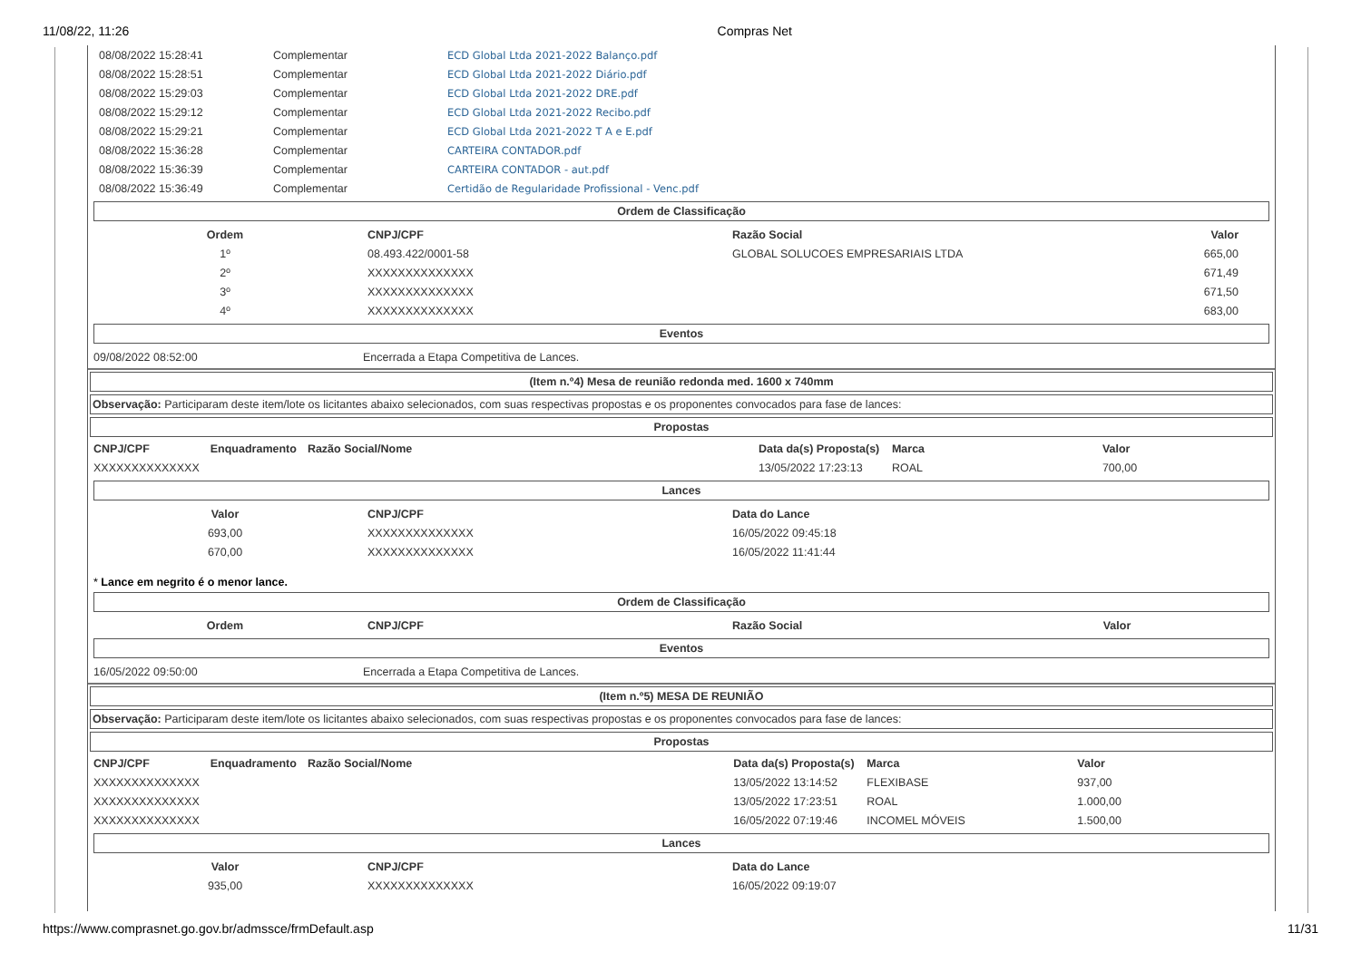11/08/22, 11:26 Compras Net
| 08/08/2022 15:28:41 | Complementar | ECD Global Ltda 2021-2022 Balanço.pdf |
| 08/08/2022 15:28:51 | Complementar | ECD Global Ltda 2021-2022 Diário.pdf |
| 08/08/2022 15:29:03 | Complementar | ECD Global Ltda 2021-2022 DRE.pdf |
| 08/08/2022 15:29:12 | Complementar | ECD Global Ltda 2021-2022 Recibo.pdf |
| 08/08/2022 15:29:21 | Complementar | ECD Global Ltda 2021-2022 T A e E.pdf |
| 08/08/2022 15:36:28 | Complementar | CARTEIRA CONTADOR.pdf |
| 08/08/2022 15:36:39 | Complementar | CARTEIRA CONTADOR - aut.pdf |
| 08/08/2022 15:36:49 | Complementar | Certidão de Regularidade Profissional - Venc.pdf |
Ordem de Classificação
| Ordem | CNPJ/CPF | Razão Social | Valor |
| --- | --- | --- | --- |
| 1º | 08.493.422/0001-58 | GLOBAL SOLUCOES EMPRESARIAIS LTDA | 665,00 |
| 2º | XXXXXXXXXXXXXX | | 671,49 |
| 3º | XXXXXXXXXXXXXX | | 671,50 |
| 4º | XXXXXXXXXXXXXX | | 683,00 |
Eventos
| 09/08/2022 08:52:00 | Encerrada a Etapa Competitiva de Lances. |
(Item n.º4) Mesa de reunião redonda med. 1600 x 740mm
Observação: Participaram deste item/lote os licitantes abaixo selecionados, com suas respectivas propostas e os proponentes convocados para fase de lances:
Propostas
| CNPJ/CPF | Enquadramento | Razão Social/Nome | Data da(s) Proposta(s) | Marca | Valor |
| --- | --- | --- | --- | --- | --- |
| XXXXXXXXXXXXXX | | | 13/05/2022 17:23:13 | ROAL | 700,00 |
Lances
| Valor | CNPJ/CPF | Data do Lance |
| --- | --- | --- |
| 693,00 | XXXXXXXXXXXXXX | 16/05/2022 09:45:18 |
| 670,00 | XXXXXXXXXXXXXX | 16/05/2022 11:41:44 |
* Lance em negrito é o menor lance.
Ordem de Classificação
| Ordem | CNPJ/CPF | Razão Social | Valor |
| --- | --- | --- | --- |
Eventos
| 16/05/2022 09:50:00 | Encerrada a Etapa Competitiva de Lances. |
(Item n.º5) MESA DE REUNIÃO
Observação: Participaram deste item/lote os licitantes abaixo selecionados, com suas respectivas propostas e os proponentes convocados para fase de lances:
Propostas
| CNPJ/CPF | Enquadramento | Razão Social/Nome | Data da(s) Proposta(s) | Marca | Valor |
| --- | --- | --- | --- | --- | --- |
| XXXXXXXXXXXXXX | | | 13/05/2022 13:14:52 | FLEXIBASE | 937,00 |
| XXXXXXXXXXXXXX | | | 13/05/2022 17:23:51 | ROAL | 1.000,00 |
| XXXXXXXXXXXXXX | | | 16/05/2022 07:19:46 | INCOMEL MÓVEIS | 1.500,00 |
Lances
| Valor | CNPJ/CPF | Data do Lance |
| --- | --- | --- |
| 935,00 | XXXXXXXXXXXXXX | 16/05/2022 09:19:07 |
https://www.comprasnet.go.gov.br/admssce/frmDefault.asp 11/31